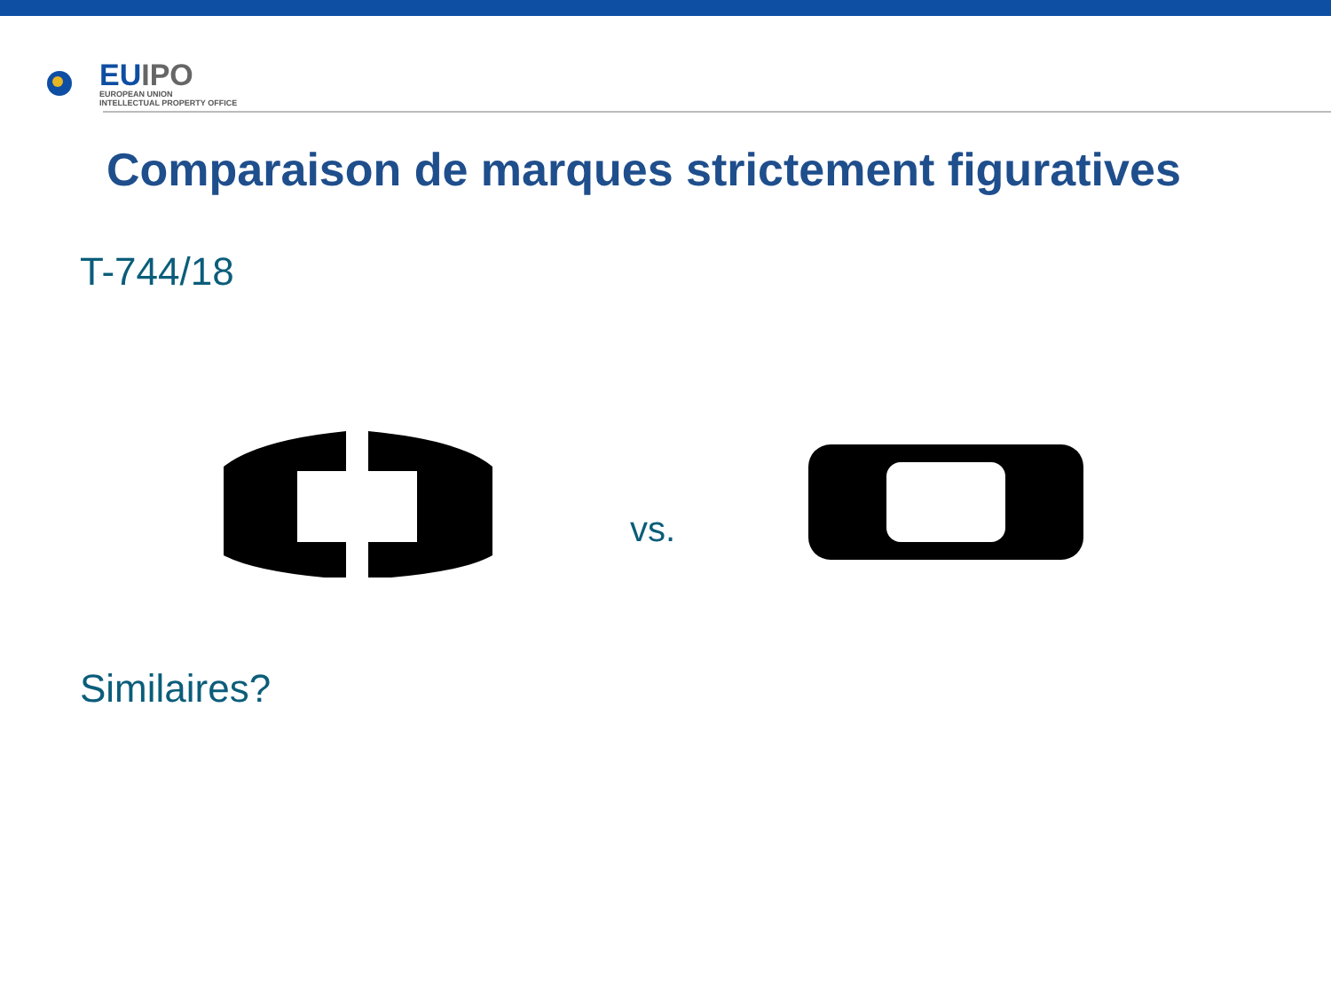EUIPO
EUROPEAN UNION
INTELLECTUAL PROPERTY OFFICE
Comparaison de marques strictement figuratives
T-744/18
vs.
Similaires?